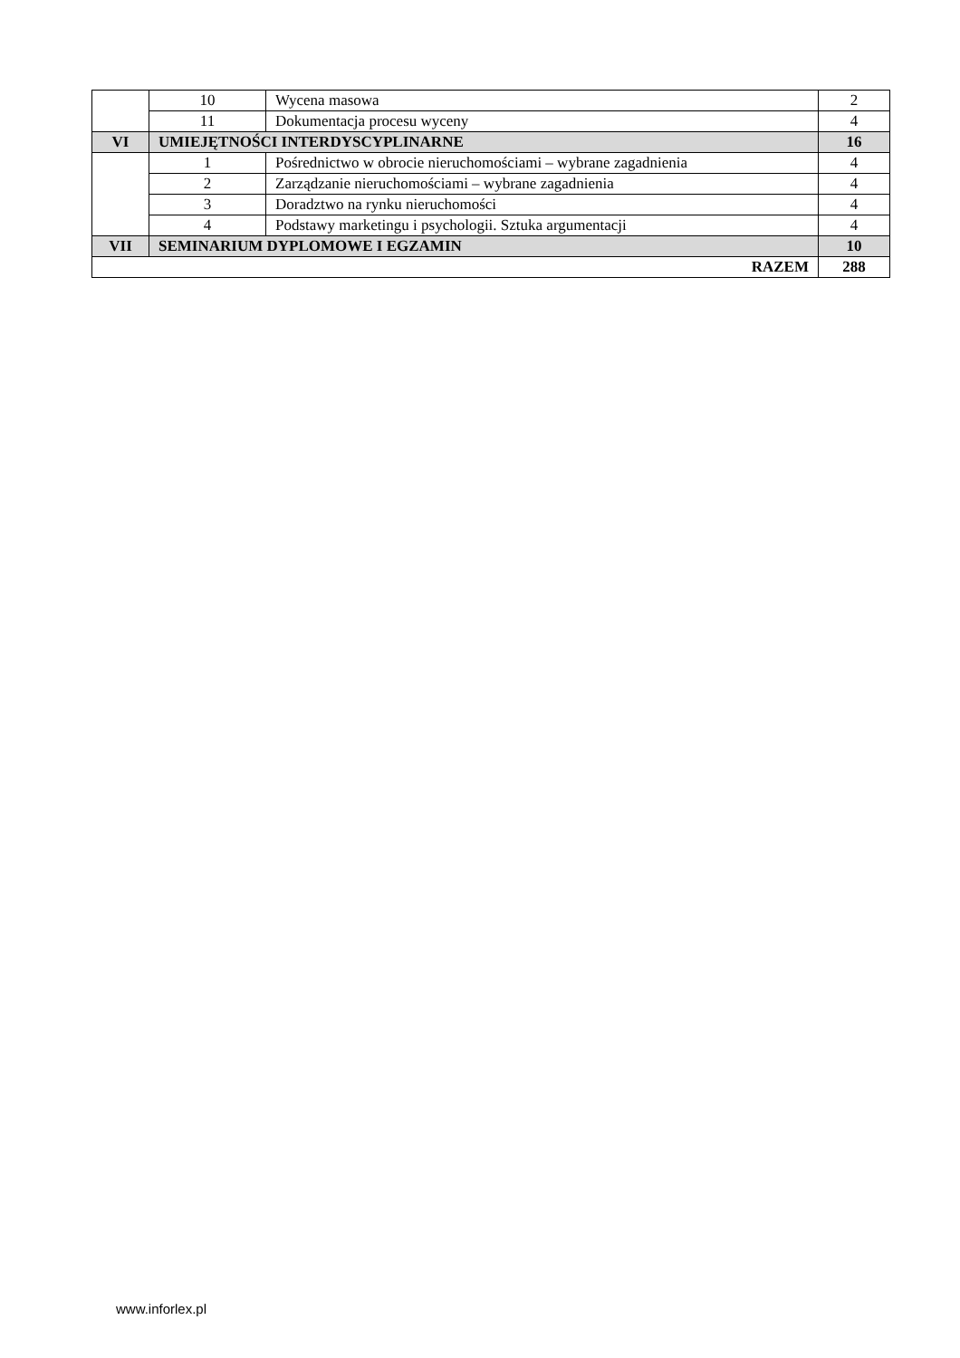| | 10 | Wycena masowa | 2 |
| | 11 | Dokumentacja procesu wyceny | 4 |
| VI | UMIEJĘTNOŚCI INTERDYSCYPLINARNE | | 16 |
| | 1 | Pośrednictwo w obrocie nieruchomościami – wybrane zagadnienia | 4 |
| | 2 | Zarządzanie nieruchomościami – wybrane zagadnienia | 4 |
| | 3 | Doradztwo na rynku nieruchomości | 4 |
| | 4 | Podstawy marketingu i psychologii. Sztuka argumentacji | 4 |
| VII | SEMINARIUM DYPLOMOWE I EGZAMIN | | 10 |
| RAZEM | | | 288 |
www.inforlex.pl